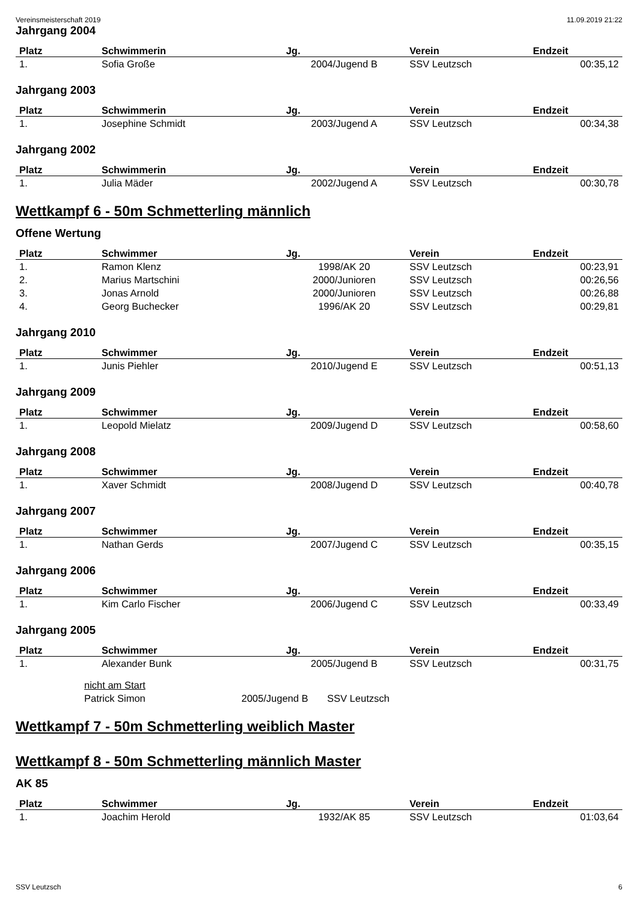Vereinsmeisterschaft 2019 11.09.2019 21:22
Jahrgang 2004
| Platz | Schwimmerin | Jg. | Verein | Endzeit |
| --- | --- | --- | --- | --- |
| 1. | Sofia Große | 2004/Jugend B | SSV Leutzsch | 00:35,12 |
Jahrgang 2003
| Platz | Schwimmerin | Jg. | Verein | Endzeit |
| --- | --- | --- | --- | --- |
| 1. | Josephine Schmidt | 2003/Jugend A | SSV Leutzsch | 00:34,38 |
Jahrgang 2002
| Platz | Schwimmerin | Jg. | Verein | Endzeit |
| --- | --- | --- | --- | --- |
| 1. | Julia Mäder | 2002/Jugend A | SSV Leutzsch | 00:30,78 |
Wettkampf 6 - 50m Schmetterling männlich
Offene Wertung
| Platz | Schwimmer | Jg. | Verein | Endzeit |
| --- | --- | --- | --- | --- |
| 1. | Ramon Klenz | 1998/AK 20 | SSV Leutzsch | 00:23,91 |
| 2. | Marius Martschini | 2000/Junioren | SSV Leutzsch | 00:26,56 |
| 3. | Jonas Arnold | 2000/Junioren | SSV Leutzsch | 00:26,88 |
| 4. | Georg Buchecker | 1996/AK 20 | SSV Leutzsch | 00:29,81 |
Jahrgang 2010
| Platz | Schwimmer | Jg. | Verein | Endzeit |
| --- | --- | --- | --- | --- |
| 1. | Junis Piehler | 2010/Jugend E | SSV Leutzsch | 00:51,13 |
Jahrgang 2009
| Platz | Schwimmer | Jg. | Verein | Endzeit |
| --- | --- | --- | --- | --- |
| 1. | Leopold Mielatz | 2009/Jugend D | SSV Leutzsch | 00:58,60 |
Jahrgang 2008
| Platz | Schwimmer | Jg. | Verein | Endzeit |
| --- | --- | --- | --- | --- |
| 1. | Xaver Schmidt | 2008/Jugend D | SSV Leutzsch | 00:40,78 |
Jahrgang 2007
| Platz | Schwimmer | Jg. | Verein | Endzeit |
| --- | --- | --- | --- | --- |
| 1. | Nathan Gerds | 2007/Jugend C | SSV Leutzsch | 00:35,15 |
Jahrgang 2006
| Platz | Schwimmer | Jg. | Verein | Endzeit |
| --- | --- | --- | --- | --- |
| 1. | Kim Carlo Fischer | 2006/Jugend C | SSV Leutzsch | 00:33,49 |
Jahrgang 2005
| Platz | Schwimmer | Jg. | Verein | Endzeit |
| --- | --- | --- | --- | --- |
| 1. | Alexander Bunk | 2005/Jugend B | SSV Leutzsch | 00:31,75 |
| | nicht am Start | | | |
| | Patrick Simon | 2005/Jugend B | SSV Leutzsch | |
Wettkampf 7 - 50m Schmetterling weiblich Master
Wettkampf 8 - 50m Schmetterling männlich Master
AK 85
| Platz | Schwimmer | Jg. | Verein | Endzeit |
| --- | --- | --- | --- | --- |
| 1. | Joachim Herold | 1932/AK 85 | SSV Leutzsch | 01:03,64 |
SSV Leutzsch 6